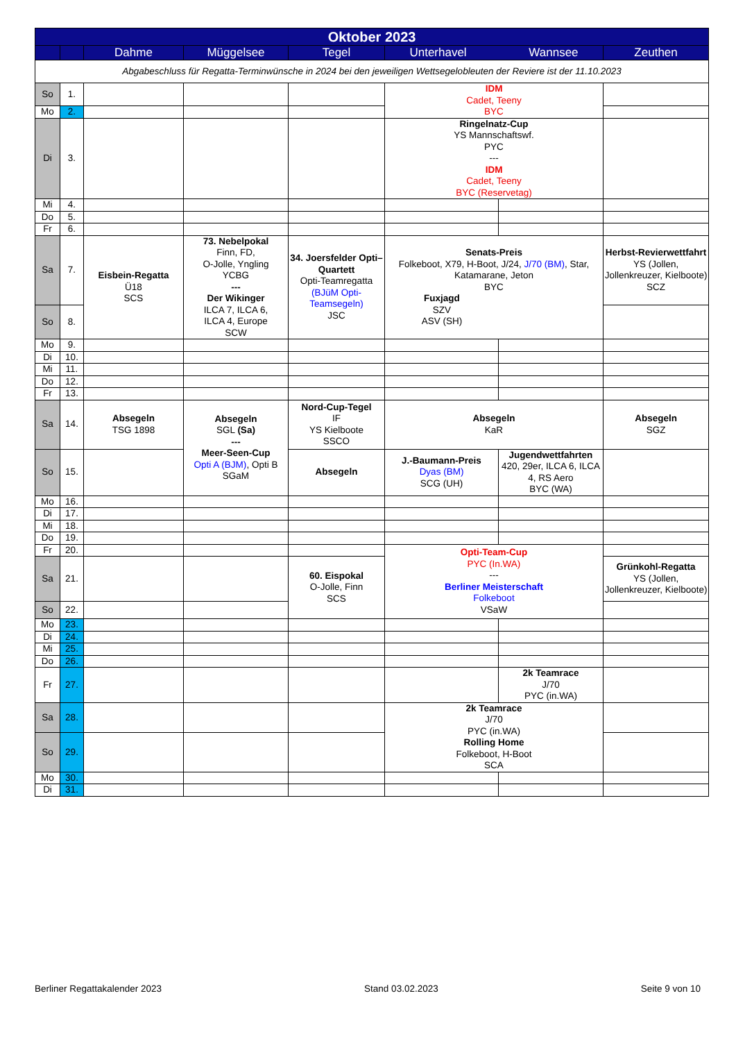| Oktober 2023 | | | | | | | |
| | | Dahme | Müggelsee | Tegel | Unterhavel Wannsee | | Zeuthen |
| Abgabeschluss für Regatta-Terminwünsche in 2024 bei den jeweiligen Wettsegelobleuten der Reviere ist der 11.10.2023 | | | | | | | |
| So | 1. | | | | IDM Cadet, Teeny BYC | | |
| Mo | 2. | | | | | | |
| Di | 3. | | | | Ringelnatz-Cup YS Mannschaftswf. PYC --- IDM Cadet, Teeny BYC (Reservetag) | | |
| Mi | 4. | | | | | | |
| Do | 5. | | | | | | |
| Fr | 6. | | | | | | |
| Sa | 7. | Eisbein-Regatta Ü18 SCS | 73. Nebelpokal Finn, FD, O-Jolle, Yngling YCBG --- Der Wikinger ILCA 7, ILCA 6, ILCA 4, Europe SCW | 34. Joersfelder Opti–Quartett Opti-Teamregatta (BJüM Opti-Teamsegeln) JSC | Senats-Preis Folkeboot, X79, H-Boot, J/24, J/70 (BM) , Star, Katamarane, Jeton BYC Fuxjagd SZV ASV (SH) | | Herbst-Revierwettfahrt YS (Jollen, Jollenkreuzer, Kielboote) SCZ |
| So | 8. | | | | | | |
| Mo | 9. | | | | | | |
| Di | 10. | | | | | | |
| Mi | 11. | | | | | | |
| Do | 12. | | | | | | |
| Fr | 13. | | | | | | |
| Sa | 14. | Absegeln TSG 1898 | Absegeln SGL (Sa) --- Meer-Seen-Cup Opti A (BJM) , Opti B SGaM | Nord-Cup-Tegel IF YS Kielboote SSCO | Absegeln KaR | | Absegeln SGZ |
| So | 15. | | | Absegeln | J.-Baumann-Preis Dyas (BM) SCG (UH) | Jugendwettfahrten 420, 29er, ILCA 6, ILCA 4, RS Aero BYC (WA) | |
| Mo | 16. | | | | | | |
| Di | 17. | | | | | | |
| Mi | 18. | | | | | | |
| Do | 19. | | | | | | |
| Fr | 20. | | | | Opti-Team-Cup PYC (In.WA) --- Berliner Meisterschaft Folkeboot VSaW | | |
| Sa | 21. | | | 60. Eispokal O-Jolle, Finn SCS | | | Grünkohl-Regatta YS (Jollen, Jollenkreuzer, Kielboote) |
| So | 22. | | | | | | |
| Mo | 23. | | | | | | |
| Di | 24. | | | | | | |
| Mi | 25. | | | | | | |
| Do | 26. | | | | | | |
| Fr | 27. | | | | | 2k Teamrace J/70 PYC (in.WA) | |
| Sa | 28. | | | | 2k Teamrace J/70 PYC (in.WA) Rolling Home Folkeboot, H-Boot SCA | | |
| So | 29. | | | | | | |
| Mo | 30. | | | | | | |
| Di | 31. | | | | | | |
Berliner Regattakalender 2023 Stand 03.02.2023 Seite 9 von 10